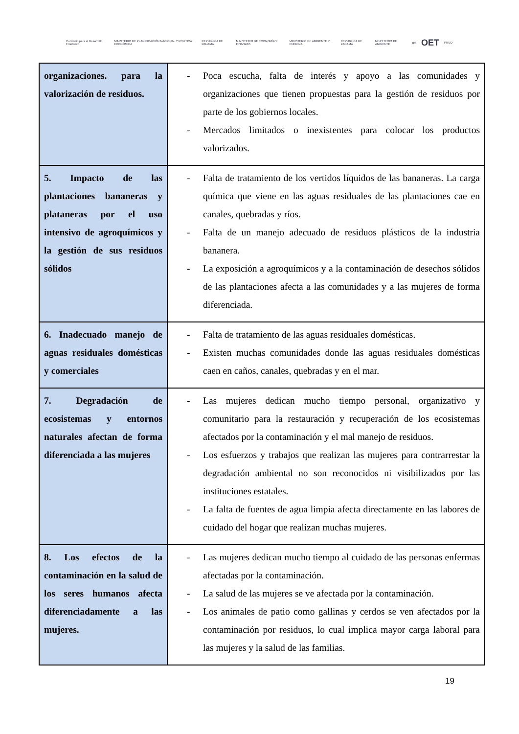Convenio para el Desarrollo Fronterizo MINISTERIO DE PLANIFICACIÓN NACIONAL Y POLÍTICA ECONÓMICA REPÚBLICA DE PANAMÁ MINISTERIO DE ECONOMÍA Y FINANZAS MINISTERIO DE AMBIENTE Y ENERGÍA REPÚBLICA DE PANAMÁ MINISTERIO DE AMBIENTE gef OET PNUD
| organizaciones. para la valorización de residuos. | - Poca escucha, falta de interés y apoyo a las comunidades y organizaciones que tienen propuestas para la gestión de residuos por parte de los gobiernos locales. - Mercados limitados o inexistentes para colocar los productos valorizados. |
| 5. Impacto de las plantaciones bananeras y plataneras por el uso intensivo de agroquímicos y la gestión de sus residuos sólidos | - Falta de tratamiento de los vertidos líquidos de las bananeras. La carga química que viene en las aguas residuales de las plantaciones cae en canales, quebradas y ríos. - Falta de un manejo adecuado de residuos plásticos de la industria bananera. - La exposición a agroquímicos y a la contaminación de desechos sólidos de las plantaciones afecta a las comunidades y a las mujeres de forma diferenciada. |
| 6. Inadecuado manejo de aguas residuales domésticas y comerciales | - Falta de tratamiento de las aguas residuales domésticas. - Existen muchas comunidades donde las aguas residuales domésticas caen en caños, canales, quebradas y en el mar. |
| 7. Degradación de ecosistemas y entornos naturales afectan de forma diferenciada a las mujeres | - Las mujeres dedican mucho tiempo personal, organizativo y comunitario para la restauración y recuperación de los ecosistemas afectados por la contaminación y el mal manejo de residuos. - Los esfuerzos y trabajos que realizan las mujeres para contrarrestar la degradación ambiental no son reconocidos ni visibilizados por las instituciones estatales. - La falta de fuentes de agua limpia afecta directamente en las labores de cuidado del hogar que realizan muchas mujeres. |
| 8. Los efectos de la contaminación en la salud de los seres humanos afecta diferenciadamente a las mujeres. | - Las mujeres dedican mucho tiempo al cuidado de las personas enfermas afectadas por la contaminación. - La salud de las mujeres se ve afectada por la contaminación. - Los animales de patio como gallinas y cerdos se ven afectados por la contaminación por residuos, lo cual implica mayor carga laboral para las mujeres y la salud de las familias. |
19